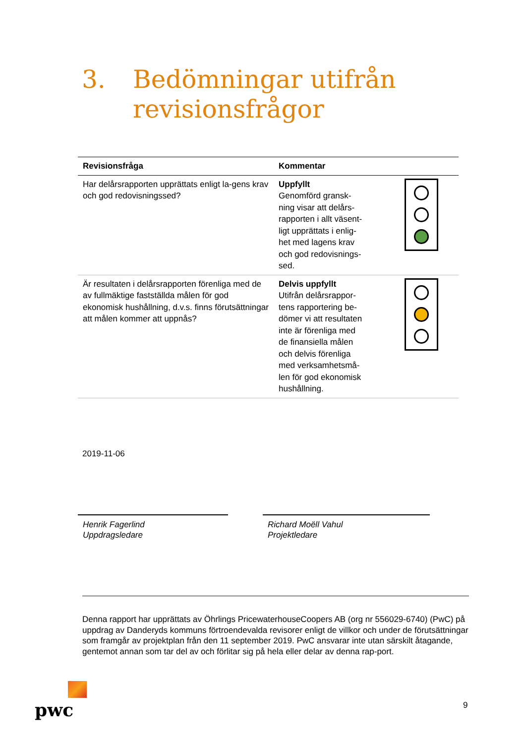3. Bedömningar utifrån
revisionsfrågor
| Revisionsfråga | Kommentar | |
| --- | --- | --- |
| Har delårsrapporten upprättats enligt la-gens krav och god redovisningssed? | Uppfyllt Genomförd gransk- ning visar att delårs- rapporten i allt väsent- ligt upprättats i enlig- het med lagens krav och god redovisnings- sed. | |
| Är resultaten i delårsrapporten förenliga med de av fullmäktige fastställda målen för god ekonomisk hushållning, d.v.s. finns förutsättningar att målen kommer att uppnås? | Delvis uppfyllt Utifrån delårsrappor- tens rapportering be- dömer vi att resultaten inte är förenliga med de finansiella målen och delvis förenliga med verksamhetsmå- len för god ekonomisk hushållning. | |
2019-11-06
Henrik Fagerlind
Uppdragsledare
Richard Moëll Vahul
Projektledare
Denna rapport har upprättats av Öhrlings PricewaterhouseCoopers AB (org nr 556029-6740) (PwC) på uppdrag av Danderyds kommuns förtroendevalda revisorer enligt de villkor och under de förutsättningar som framgår av projektplan från den 11 september 2019. PwC ansvarar inte utan särskilt åtagande, gentemot annan som tar del av och förlitar sig på hela eller delar av denna rap-port.
pwc 9